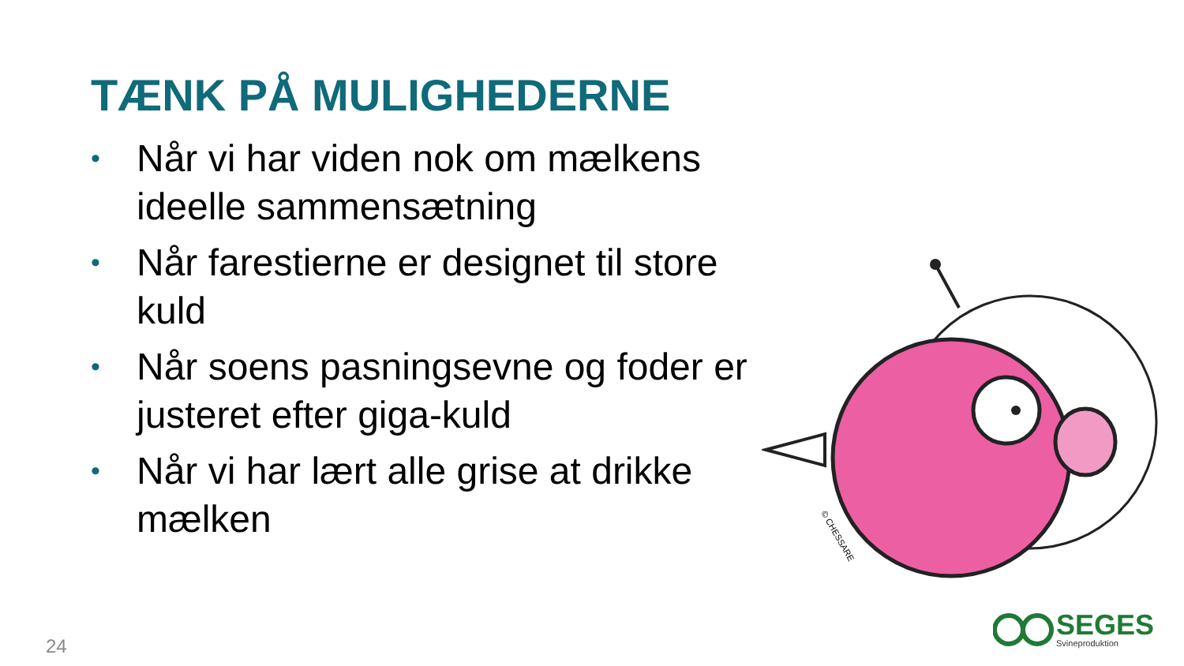TÆNK PÅ MULIGHEDERNE
• Når vi har viden nok om mælkens ideelle sammensætning
• Når farestierne er designet til store kuld
• Når soens pasningsevne og foder er justeret efter giga-kuld
• Når vi har lært alle grise at drikke mælken
© CHESSARE
SEGES
Svineproduktion
24